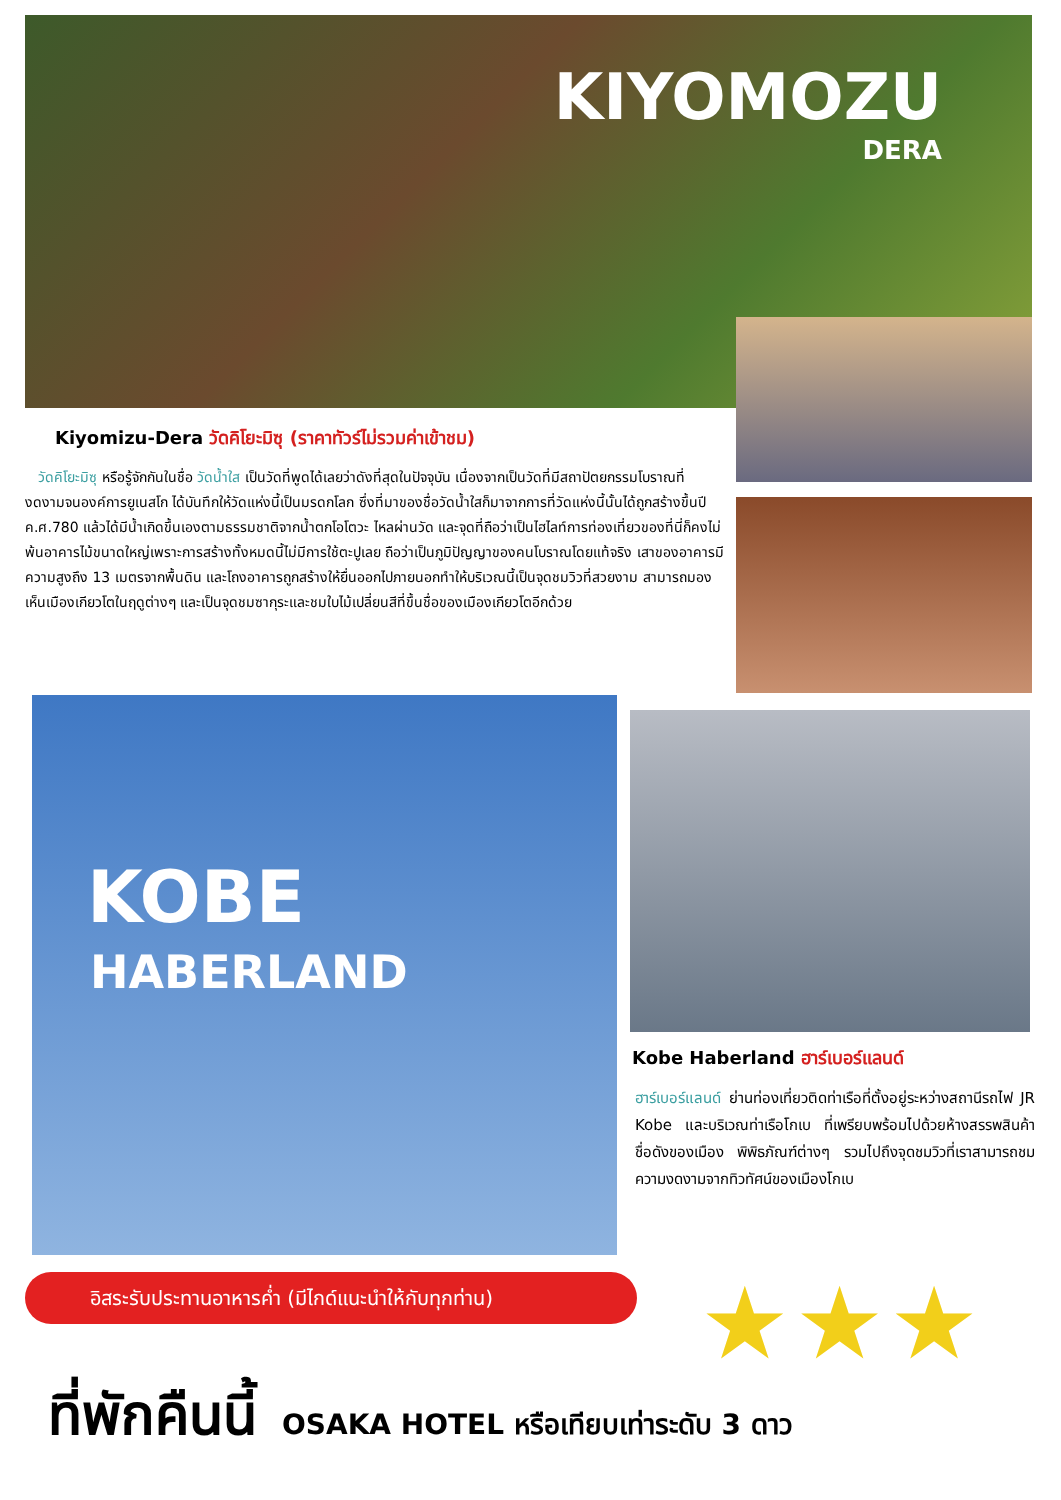KIYOMOZU
DERA
Kiyomizu-Dera วัดคิโยะมิซุ (ราคาทัวร์ไม่รวมค่าเข้าชม)
วัดคิโยะมิซุ หรือรู้จักกันในชื่อ วัดน้ำใส เป็นวัดที่พูดได้เลยว่าดังที่สุดในปัจจุบัน เนื่องจากเป็นวัดที่มีสถาปัตยกรรมโบราณที่งดงามจนองค์การยูเนสโก ได้บันทึกให้วัดแห่งนี้เป็นมรดกโลก ซึ่งที่มาของชื่อวัดน้ำใสก็มาจากการที่วัดแห่งนี้นั้นได้ถูกสร้างขึ้นปี ค.ศ.780 แล้วได้มีน้ำเกิดขึ้นเองตามธรรมชาติจากน้ำตกโอโตวะ ไหลผ่านวัด และจุดที่ถือว่าเป็นไฮไลท์การท่องเที่ยวของที่นี่ก็คงไม่พ้นอาคารไม้ขนาดใหญ่เพราะการสร้างทั้งหมดนี้ไม่มีการใช้ตะปูเลย ถือว่าเป็นภูมิปัญญาของคนโบราณโดยแท้จริง เสาของอาคารมีความสูงถึง 13 เมตรจากพื้นดิน และโถงอาคารถูกสร้างให้ยื่นออกไปภายนอกทำให้บริเวณนี้เป็นจุดชมวิวที่สวยงาม สามารถมองเห็นเมืองเกียวโตในฤดูต่างๆ และเป็นจุดชมซากุระและชมใบไม้เปลี่ยนสีที่ขึ้นชื่อของเมืองเกียวโตอีกด้วย
KOBE
HABERLAND
Kobe Haberland ฮาร์เบอร์แลนด์
ฮาร์เบอร์แลนด์ ย่านท่องเที่ยวติดท่าเรือที่ตั้งอยู่ระหว่างสถานีรถไฟ JR Kobe และบริเวณท่าเรือโกเบ ที่เพรียบพร้อมไปด้วยห้างสรรพสินค้าชื่อดังของเมือง พิพิธภัณฑ์ต่างๆ รวมไปถึงจุดชมวิวที่เราสามารถชมความงดงามจากทิวทัศน์ของเมืองโกเบ
อิสระรับประทานอาหารค่ำ (มีไกด์แนะนำให้กับทุกท่าน) ★★★
ที่พักคืนนี้ OSAKA HOTEL หรือเทียบเท่าระดับ 3 ดาว